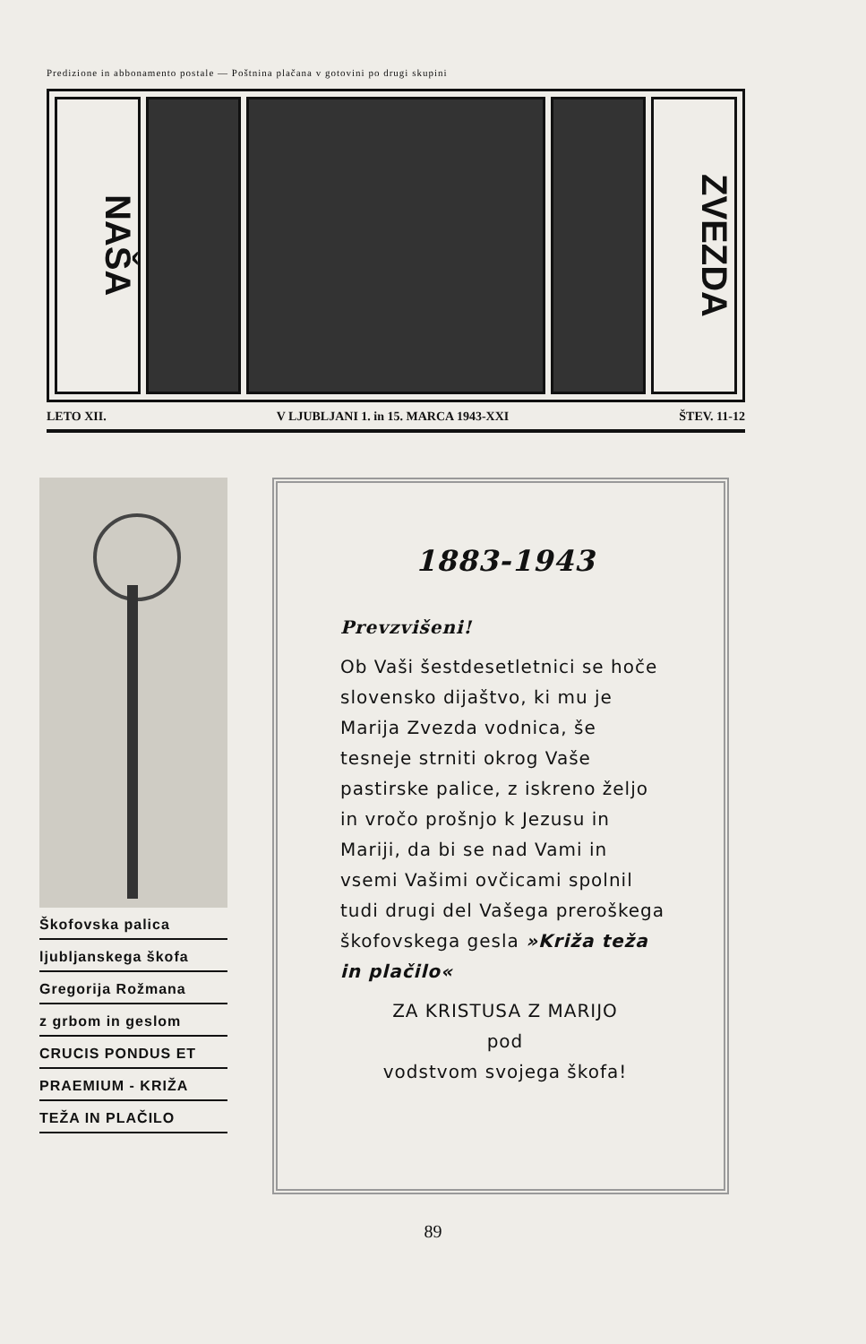Predizione in abbonamento postale — Poštnina plačana v gotovini po drugi skupini
NAŠA
ZVEZDA
LETO XII. V LJUBLJANI 1. in 15. MARCA 1943-XXI ŠTEV. 11-12
Škofovska palica
ljubljanskega škofa
Gregorija Rožmana
z grbom in geslom
CRUCIS PONDUS ET
PRAEMIUM - KRIŽA
TEŽA IN PLAČILO
1883-1943
Prevzvišeni!
Ob Vaši šestdesetletnici se hoče slovensko dijaštvo, ki mu je Marija Zvezda vodnica, še tesneje strniti okrog Vaše pastirske palice, z iskreno željo in vročo prošnjo k Jezusu in Mariji, da bi se nad Vami in vsemi Vašimi ovčicami spolnil tudi drugi del Vašega preroškega škofovskega gesla »Križa teža in plačilo«
ZA KRISTUSA Z MARIJO
pod
vodstvom svojega škofa!
89